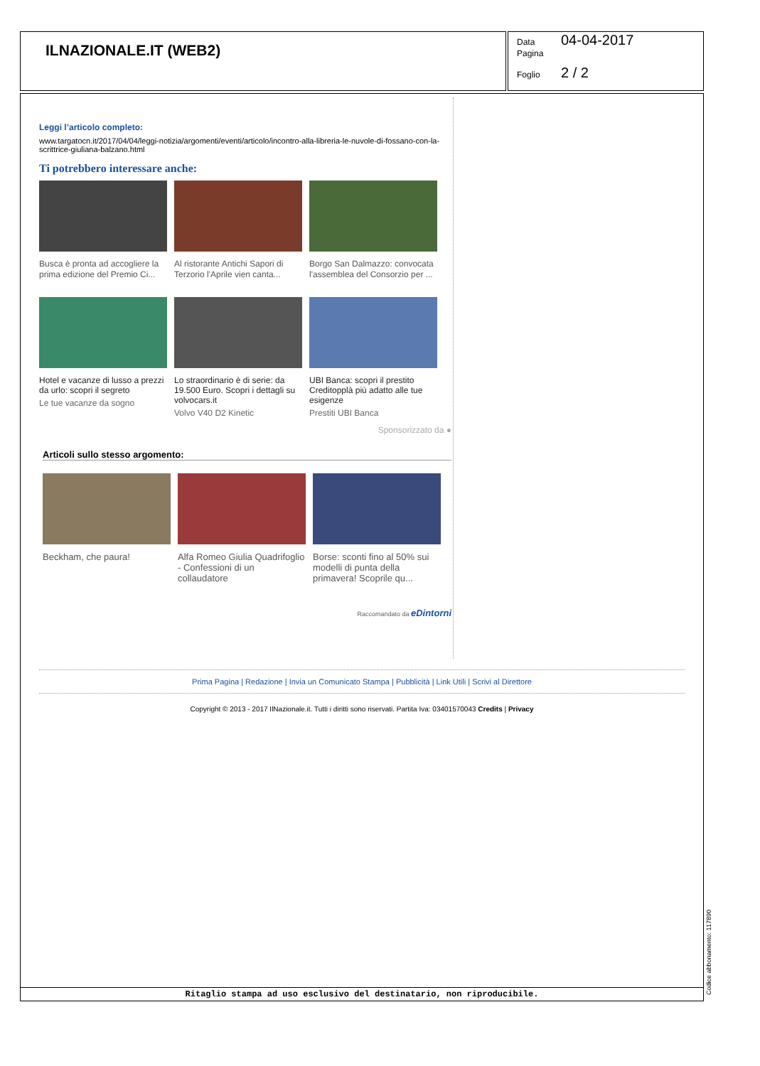ILNAZIONALE.IT (WEB2)
Data 04-04-2017
Pagina
Foglio 2 / 2
Leggi l’articolo completo:
www.targatocn.it/2017/04/04/leggi-notizia/argomenti/eventi/articolo/incontro-alla-libreria-le-nuvole-di-fossano-con-la-scrittrice-giuliana-balzano.html
Ti potrebbero interessare anche:
Busca è pronta ad accogliere la prima edizione del Premio Ci...
Al ristorante Antichi Sapori di Terzorio l'Aprile vien canta...
Borgo San Dalmazzo: convocata l'assemblea del Consorzio per ...
Hotel e vacanze di lusso a prezzi da urlo: scopri il segreto
Le tue vacanze da sogno
Lo straordinario è di serie: da 19.500 Euro. Scopri i dettagli su volvocars.it
Volvo V40 D2 Kinetic
UBI Banca: scopri il prestito Creditopplà più adatto alle tue esigenze
Prestiti UBI Banca
Sponsorizzato da ●
Articoli sullo stesso argomento:
Beckham, che paura!
Alfa Romeo Giulia Quadrifoglio - Confessioni di un collaudatore
Borse: sconti fino al 50% sui modelli di punta della primavera! Scoprile qu...
Raccomandato da eDintorni
Prima Pagina | Redazione | Invia un Comunicato Stampa | Pubblicità | Link Utili | Scrivi al Direttore
Copyright © 2013 - 2017 IlNazionale.it. Tutti i diritti sono riservati. Partita Iva: 03401570043 Credits | Privacy
Ritaglio stampa ad uso esclusivo del destinatario, non riproducibile.
Codice abbonamento: 117890